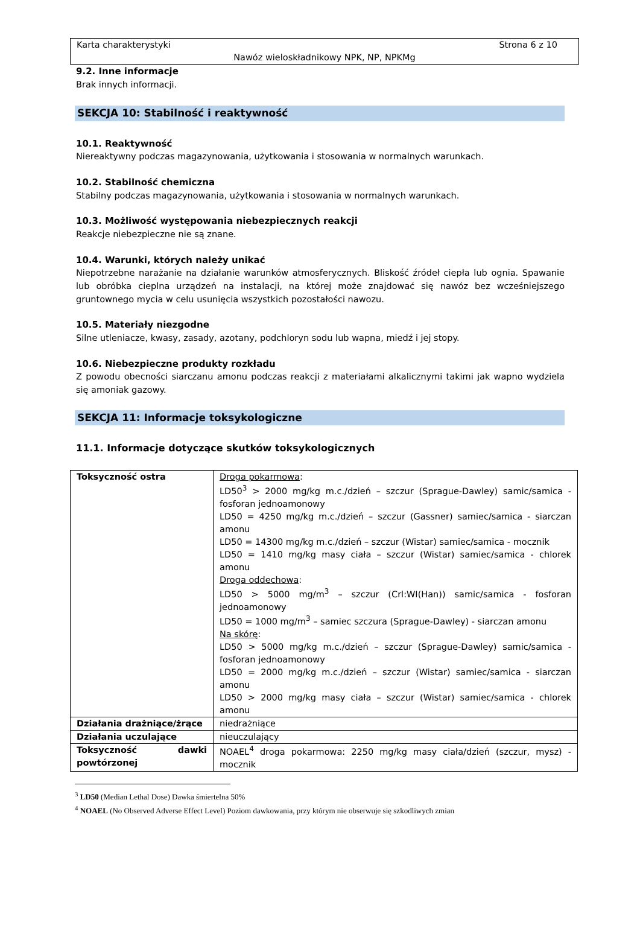Karta charakterystyki Strona 6 z 10
Nawóz wieloskładnikowy NPK, NP, NPKMg
9.2. Inne informacje
Brak innych informacji.
SEKCJA 10: Stabilność i reaktywność
10.1. Reaktywność
Niereaktywny podczas magazynowania, użytkowania i stosowania w normalnych warunkach.
10.2. Stabilność chemiczna
Stabilny podczas magazynowania, użytkowania i stosowania w normalnych warunkach.
10.3. Możliwość występowania niebezpiecznych reakcji
Reakcje niebezpieczne nie są znane.
10.4. Warunki, których należy unikać
Niepotrzebne narażanie na działanie warunków atmosferycznych. Bliskość źródeł ciepła lub ognia. Spawanie lub obróbka cieplna urządzeń na instalacji, na której może znajdować się nawóz bez wcześniejszego gruntownego mycia w celu usunięcia wszystkich pozostałości nawozu.
10.5. Materiały niezgodne
Silne utleniacze, kwasy, zasady, azotany, podchloryn sodu lub wapna, miedź i jej stopy.
10.6. Niebezpieczne produkty rozkładu
Z powodu obecności siarczanu amonu podczas reakcji z materiałami alkalicznymi takimi jak wapno wydziela się amoniak gazowy.
SEKCJA 11: Informacje toksykologiczne
11.1. Informacje dotyczące skutków toksykologicznych
| Toksyczność ostra | Droga pokarmowa : LD50<sup>3</sup> > 2000 mg/kg m.c./dzień – szczur (Sprague-Dawley) samic/samica - fosforan jednoamonowy LD50 = 4250 mg/kg m.c./dzień – szczur (Gassner) samiec/samica - siarczan amonu LD50 = 14300 mg/kg m.c./dzień – szczur (Wistar) samiec/samica - mocznik LD50 = 1410 mg/kg masy ciała – szczur (Wistar) samiec/samica - chlorek amonu Droga oddechowa : LD50 > 5000 mg/m<sup>3</sup> – szczur (Crl:WI(Han)) samic/samica - fosforan jednoamonowy LD50 = 1000 mg/m<sup>3</sup> – samiec szczura (Sprague-Dawley) - siarczan amonu Na skórę : LD50 > 5000 mg/kg m.c./dzień – szczur (Sprague-Dawley) samic/samica - fosforan jednoamonowy LD50 = 2000 mg/kg m.c./dzień – szczur (Wistar) samiec/samica - siarczan amonu LD50 > 2000 mg/kg masy ciała – szczur (Wistar) samiec/samica - chlorek amonu |
| Działania drażniące/żrące | niedrażniące |
| Działania uczulające | nieuczulający |
| Toksyczność dawki powtórzonej | NOAEL<sup>4</sup> droga pokarmowa: 2250 mg/kg masy ciała/dzień (szczur, mysz) - mocznik |
<sup>3</sup> LD50 (Median Lethal Dose) Dawka śmiertelna 50%
<sup>4</sup> NOAEL (No Observed Adverse Effect Level) Poziom dawkowania, przy którym nie obserwuje się szkodliwych zmian